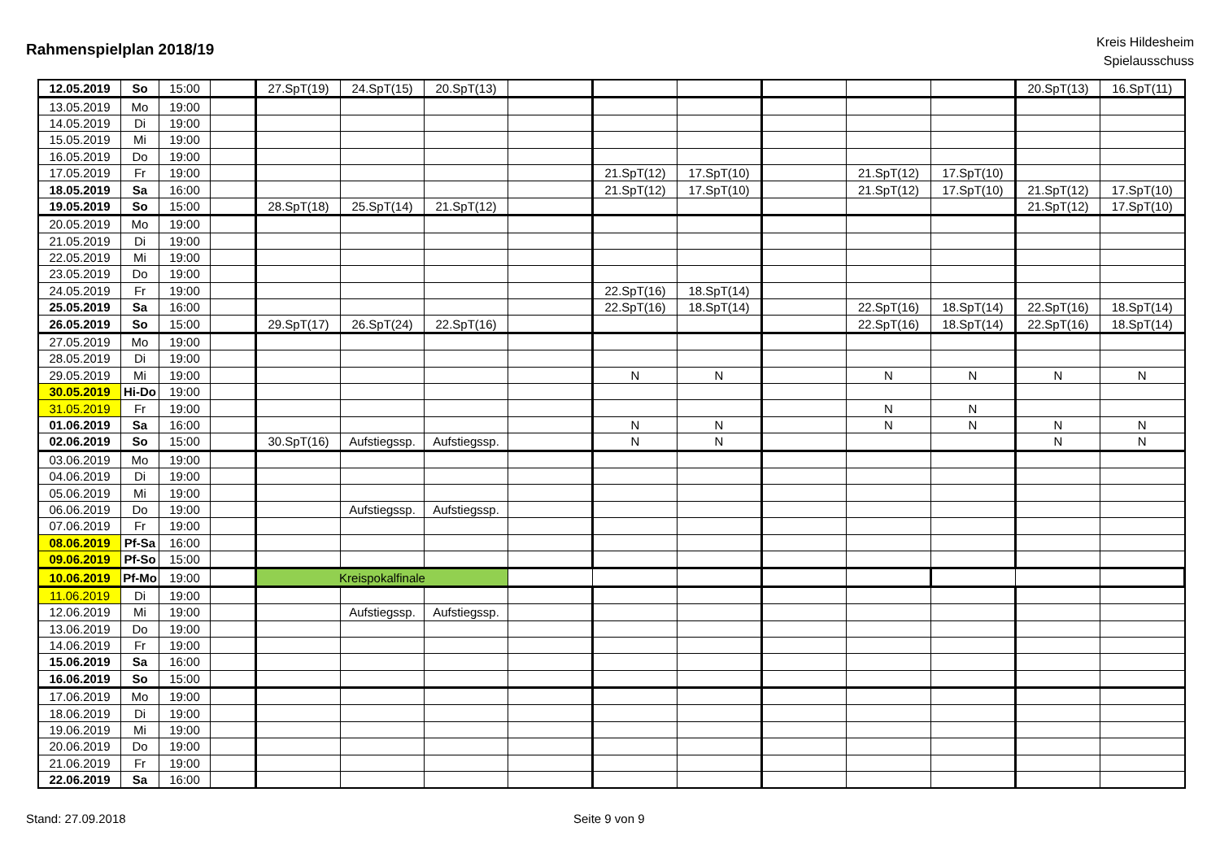Rahmenspielplan 2018/19
Kreis Hildesheim
Spielausschuss
| 12.05.2019 | So | 15:00 | | 27.SpT(19) | 24.SpT(15) | 20.SpT(13) | | | | | | | 20.SpT(13) | 16.SpT(11) |
| 13.05.2019 | Mo | 19:00 | | | | | | | | | | | | |
| 14.05.2019 | Di | 19:00 | | | | | | | | | | | | |
| 15.05.2019 | Mi | 19:00 | | | | | | | | | | | | |
| 16.05.2019 | Do | 19:00 | | | | | | | | | | | | |
| 17.05.2019 | Fr | 19:00 | | | | | | 21.SpT(12) | 17.SpT(10) | | 21.SpT(12) | 17.SpT(10) | | |
| 18.05.2019 | Sa | 16:00 | | | | | | 21.SpT(12) | 17.SpT(10) | | 21.SpT(12) | 17.SpT(10) | 21.SpT(12) | 17.SpT(10) |
| 19.05.2019 | So | 15:00 | | 28.SpT(18) | 25.SpT(14) | 21.SpT(12) | | | | | | | 21.SpT(12) | 17.SpT(10) |
| 20.05.2019 | Mo | 19:00 | | | | | | | | | | | | |
| 21.05.2019 | Di | 19:00 | | | | | | | | | | | | |
| 22.05.2019 | Mi | 19:00 | | | | | | | | | | | | |
| 23.05.2019 | Do | 19:00 | | | | | | | | | | | | |
| 24.05.2019 | Fr | 19:00 | | | | | | 22.SpT(16) | 18.SpT(14) | | | | | |
| 25.05.2019 | Sa | 16:00 | | | | | | 22.SpT(16) | 18.SpT(14) | | 22.SpT(16) | 18.SpT(14) | 22.SpT(16) | 18.SpT(14) |
| 26.05.2019 | So | 15:00 | | 29.SpT(17) | 26.SpT(24) | 22.SpT(16) | | | | | 22.SpT(16) | 18.SpT(14) | 22.SpT(16) | 18.SpT(14) |
| 27.05.2019 | Mo | 19:00 | | | | | | | | | | | | |
| 28.05.2019 | Di | 19:00 | | | | | | | | | | | | |
| 29.05.2019 | Mi | 19:00 | | | | | | N | N | | N | N | N | N |
| 30.05.2019 | Hi-Do | 19:00 | | | | | | | | | | | | |
| 31.05.2019 | Fr | 19:00 | | | | | | | | | N | N | | |
| 01.06.2019 | Sa | 16:00 | | | | | | N | N | | N | N | N | N |
| 02.06.2019 | So | 15:00 | | 30.SpT(16) | Aufstiegssp. | Aufstiegssp. | | N | N | | | | N | N |
| 03.06.2019 | Mo | 19:00 | | | | | | | | | | | | |
| 04.06.2019 | Di | 19:00 | | | | | | | | | | | | |
| 05.06.2019 | Mi | 19:00 | | | | | | | | | | | | |
| 06.06.2019 | Do | 19:00 | | | Aufstiegssp. | Aufstiegssp. | | | | | | | | |
| 07.06.2019 | Fr | 19:00 | | | | | | | | | | | | |
| 08.06.2019 | Pf-Sa | 16:00 | | | | | | | | | | | | |
| 09.06.2019 | Pf-So | 15:00 | | | | | | | | | | | | |
| 10.06.2019 | Pf-Mo | 19:00 | | Kreispokalfinale | | | | | | | | | | |
| 11.06.2019 | Di | 19:00 | | | | | | | | | | | | |
| 12.06.2019 | Mi | 19:00 | | | Aufstiegssp. | Aufstiegssp. | | | | | | | | |
| 13.06.2019 | Do | 19:00 | | | | | | | | | | | | |
| 14.06.2019 | Fr | 19:00 | | | | | | | | | | | | |
| 15.06.2019 | Sa | 16:00 | | | | | | | | | | | | |
| 16.06.2019 | So | 15:00 | | | | | | | | | | | | |
| 17.06.2019 | Mo | 19:00 | | | | | | | | | | | | |
| 18.06.2019 | Di | 19:00 | | | | | | | | | | | | |
| 19.06.2019 | Mi | 19:00 | | | | | | | | | | | | |
| 20.06.2019 | Do | 19:00 | | | | | | | | | | | | |
| 21.06.2019 | Fr | 19:00 | | | | | | | | | | | | |
| 22.06.2019 | Sa | 16:00 | | | | | | | | | | | | |
Stand: 27.09.2018 Seite 9 von 9